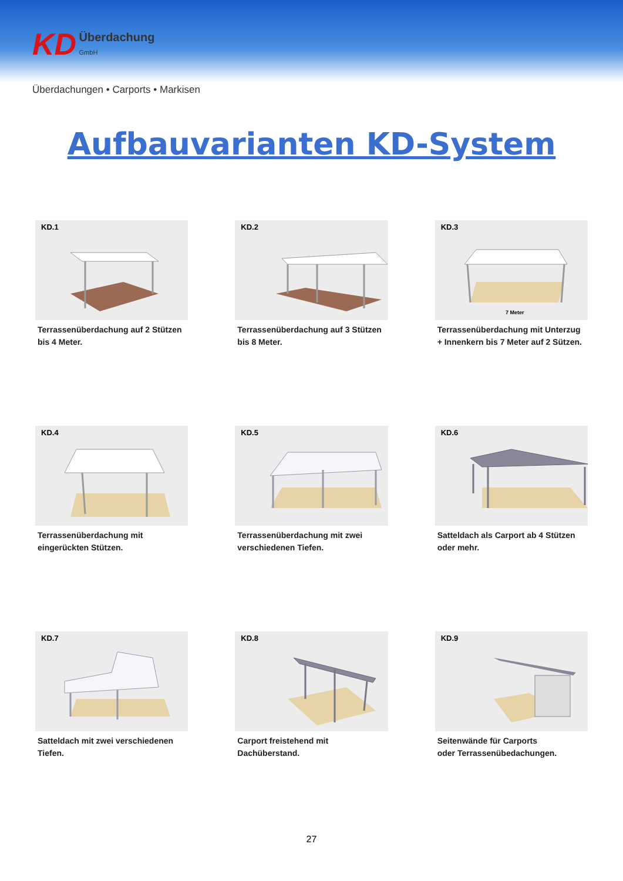KD Überdachung
GmbH
Überdachungen • Carports • Markisen
Aufbauvarianten KD-System
KD.1
Terrassenüberdachung auf 2 Stützen
bis 4 Meter.
KD.2
Terrassenüberdachung auf 3 Stützen
bis 8 Meter.
KD.3
7 Meter
Terrassenüberdachung mit Unterzug
+ Innenkern bis 7 Meter auf 2 Sützen.
KD.4
Terrassenüberdachung mit
eingerückten Stützen.
KD.5
Terrassenüberdachung mit zwei
verschiedenen Tiefen.
KD.6
Satteldach als Carport ab 4 Stützen
oder mehr.
KD.7
Satteldach mit zwei verschiedenen
Tiefen.
KD.8
Carport freistehend mit
Dachüberstand.
KD.9
Seitenwände für Carports
oder Terrassenübedachungen.
27